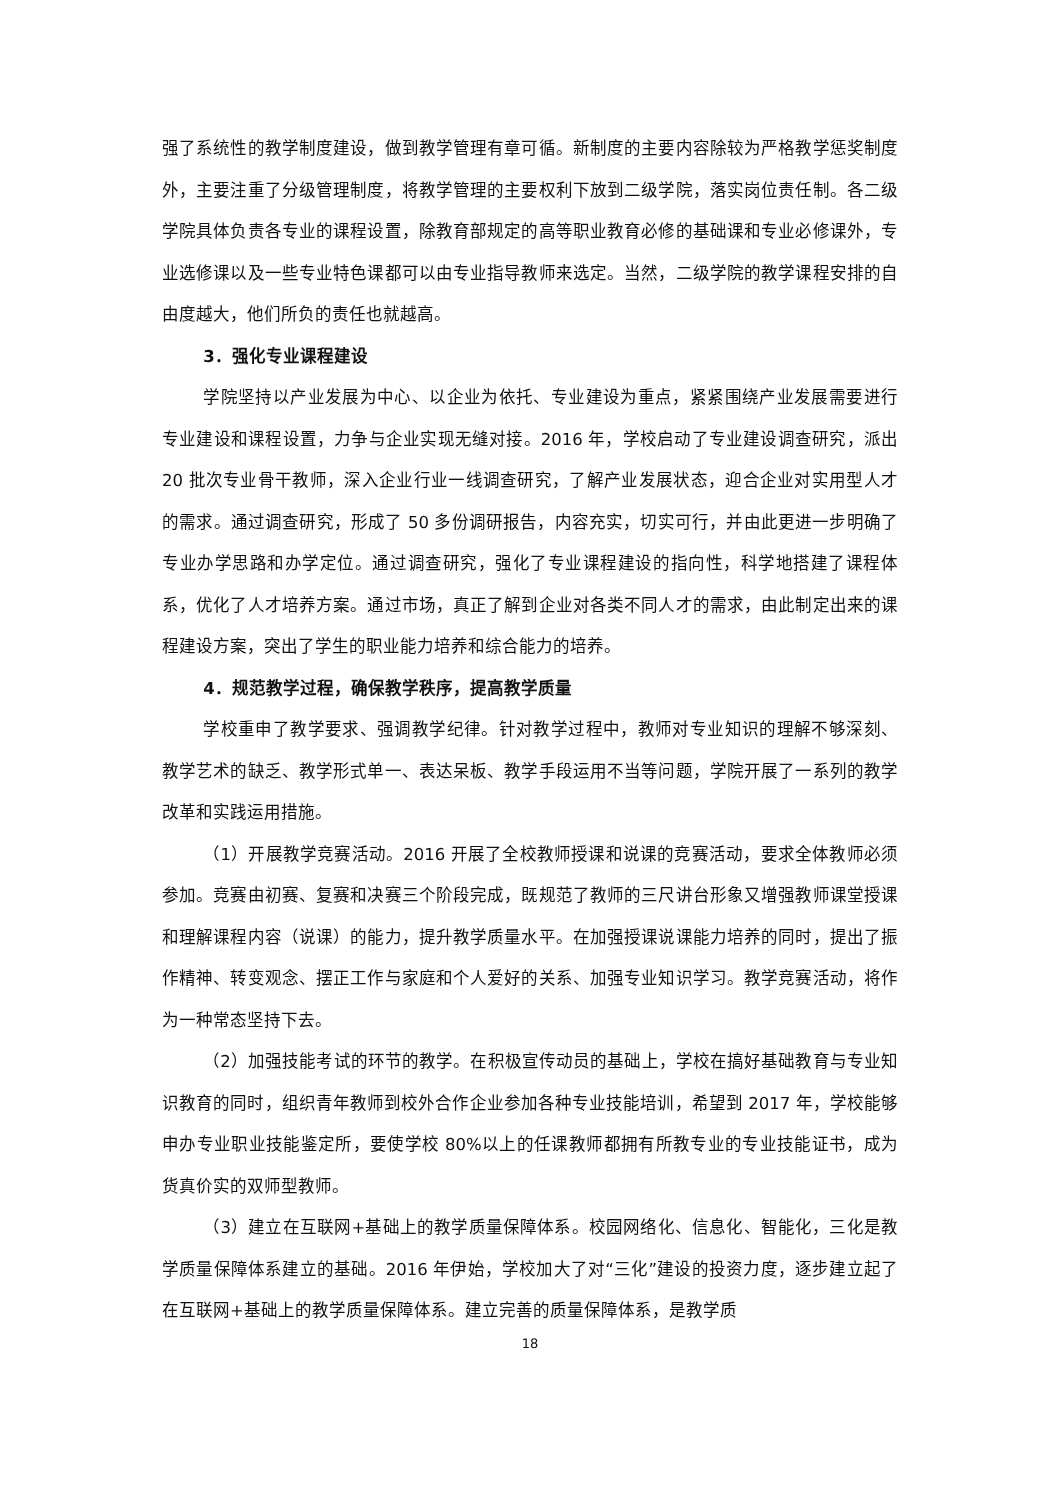强了系统性的教学制度建设，做到教学管理有章可循。新制度的主要内容除较为严格教学惩奖制度外，主要注重了分级管理制度，将教学管理的主要权利下放到二级学院，落实岗位责任制。各二级学院具体负责各专业的课程设置，除教育部规定的高等职业教育必修的基础课和专业必修课外，专业选修课以及一些专业特色课都可以由专业指导教师来选定。当然，二级学院的教学课程安排的自由度越大，他们所负的责任也就越高。
3．强化专业课程建设
学院坚持以产业发展为中心、以企业为依托、专业建设为重点，紧紧围绕产业发展需要进行专业建设和课程设置，力争与企业实现无缝对接。2016 年，学校启动了专业建设调查研究，派出 20 批次专业骨干教师，深入企业行业一线调查研究，了解产业发展状态，迎合企业对实用型人才的需求。通过调查研究，形成了 50 多份调研报告，内容充实，切实可行，并由此更进一步明确了专业办学思路和办学定位。通过调查研究，强化了专业课程建设的指向性，科学地搭建了课程体系，优化了人才培养方案。通过市场，真正了解到企业对各类不同人才的需求，由此制定出来的课程建设方案，突出了学生的职业能力培养和综合能力的培养。
4．规范教学过程，确保教学秩序，提高教学质量
学校重申了教学要求、强调教学纪律。针对教学过程中，教师对专业知识的理解不够深刻、教学艺术的缺乏、教学形式单一、表达呆板、教学手段运用不当等问题，学院开展了一系列的教学改革和实践运用措施。
（1）开展教学竞赛活动。2016 开展了全校教师授课和说课的竞赛活动，要求全体教师必须参加。竞赛由初赛、复赛和决赛三个阶段完成，既规范了教师的三尺讲台形象又增强教师课堂授课和理解课程内容（说课）的能力，提升教学质量水平。在加强授课说课能力培养的同时，提出了振作精神、转变观念、摆正工作与家庭和个人爱好的关系、加强专业知识学习。教学竞赛活动，将作为一种常态坚持下去。
（2）加强技能考试的环节的教学。在积极宣传动员的基础上，学校在搞好基础教育与专业知识教育的同时，组织青年教师到校外合作企业参加各种专业技能培训，希望到 2017 年，学校能够申办专业职业技能鉴定所，要使学校 80%以上的任课教师都拥有所教专业的专业技能证书，成为货真价实的双师型教师。
（3）建立在互联网+基础上的教学质量保障体系。校园网络化、信息化、智能化，三化是教学质量保障体系建立的基础。2016 年伊始，学校加大了对“三化”建设的投资力度，逐步建立起了在互联网+基础上的教学质量保障体系。建立完善的质量保障体系，是教学质
18